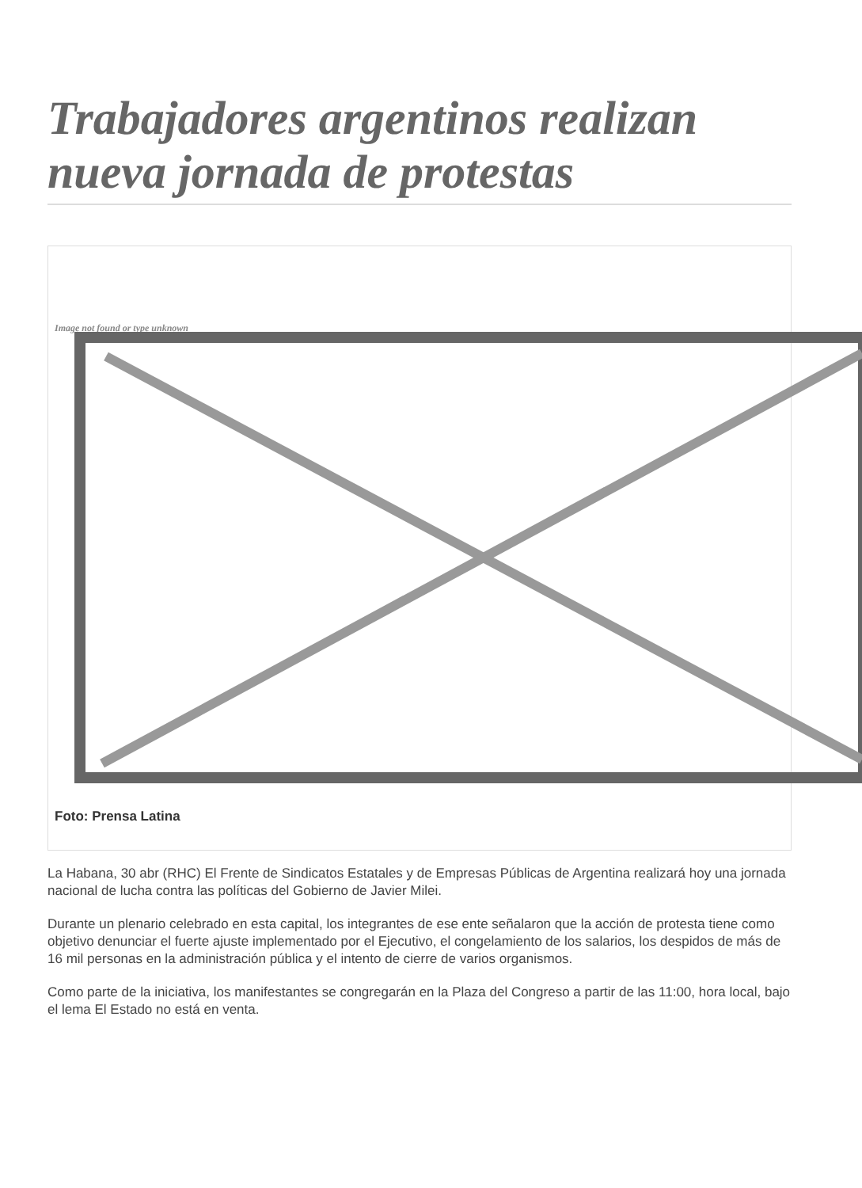Trabajadores argentinos realizan nueva jornada de protestas
Image not found or type unknown
Foto: Prensa Latina
La Habana, 30 abr (RHC) El Frente de Sindicatos Estatales y de Empresas Públicas de Argentina realizará hoy una jornada nacional de lucha contra las políticas del Gobierno de Javier Milei.
Durante un plenario celebrado en esta capital, los integrantes de ese ente señalaron que la acción de protesta tiene como objetivo denunciar el fuerte ajuste implementado por el Ejecutivo, el congelamiento de los salarios, los despidos de más de 16 mil personas en la administración pública y el intento de cierre de varios organismos.
Como parte de la iniciativa, los manifestantes se congregarán en la Plaza del Congreso a partir de las 11:00, hora local, bajo el lema El Estado no está en venta.